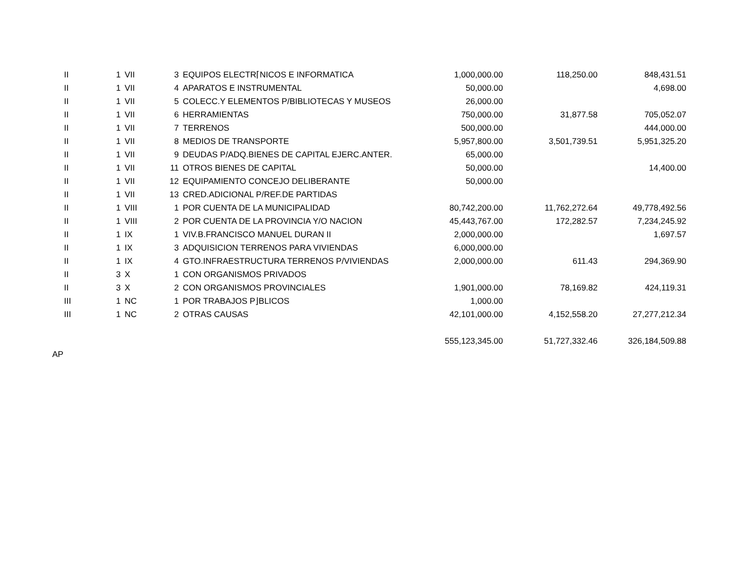| II | 1 | VII | 3 | EQUIPOS ELECTR⌈NICOS E INFORMATICA | 1,000,000.00 | 118,250.00 | 848,431.51 |
| II | 1 | VII | 4 | APARATOS E INSTRUMENTAL | 50,000.00 | | 4,698.00 |
| II | 1 | VII | 5 | COLECC.Y ELEMENTOS P/BIBLIOTECAS Y MUSEOS | 26,000.00 | | |
| II | 1 | VII | 6 | HERRAMIENTAS | 750,000.00 | 31,877.58 | 705,052.07 |
| II | 1 | VII | 7 | TERRENOS | 500,000.00 | | 444,000.00 |
| II | 1 | VII | 8 | MEDIOS DE TRANSPORTE | 5,957,800.00 | 3,501,739.51 | 5,951,325.20 |
| II | 1 | VII | 9 | DEUDAS P/ADQ.BIENES DE CAPITAL EJERC.ANTER. | 65,000.00 | | |
| II | 1 | VII | 11 | OTROS BIENES DE CAPITAL | 50,000.00 | | 14,400.00 |
| II | 1 | VII | 12 | EQUIPAMIENTO CONCEJO DELIBERANTE | 50,000.00 | | |
| II | 1 | VII | 13 | CRED.ADICIONAL P/REF.DE PARTIDAS | | | |
| II | 1 | VIII | 1 | POR CUENTA DE LA MUNICIPALIDAD | 80,742,200.00 | 11,762,272.64 | 49,778,492.56 |
| II | 1 | VIII | 2 | POR CUENTA DE LA PROVINCIA Y/O NACION | 45,443,767.00 | 172,282.57 | 7,234,245.92 |
| II | 1 | IX | 1 | VIV.B.FRANCISCO MANUEL DURAN II | 2,000,000.00 | | 1,697.57 |
| II | 1 | IX | 3 | ADQUISICION TERRENOS PARA VIVIENDAS | 6,000,000.00 | | |
| II | 1 | IX | 4 | GTO.INFRAESTRUCTURA TERRENOS P/VIVIENDAS | 2,000,000.00 | 611.43 | 294,369.90 |
| II | 3 | X | 1 | CON ORGANISMOS PRIVADOS | | | |
| II | 3 | X | 2 | CON ORGANISMOS PROVINCIALES | 1,901,000.00 | 78,169.82 | 424,119.31 |
| III | 1 | NC | 1 | POR TRABAJOS P⌋BLICOS | 1,000.00 | | |
| III | 1 | NC | 2 | OTRAS CAUSAS | 42,101,000.00 | 4,152,558.20 | 27,277,212.34 |
| | | | | | 555,123,345.00 | 51,727,332.46 | 326,184,509.88 |
| AP | | | | | | | |